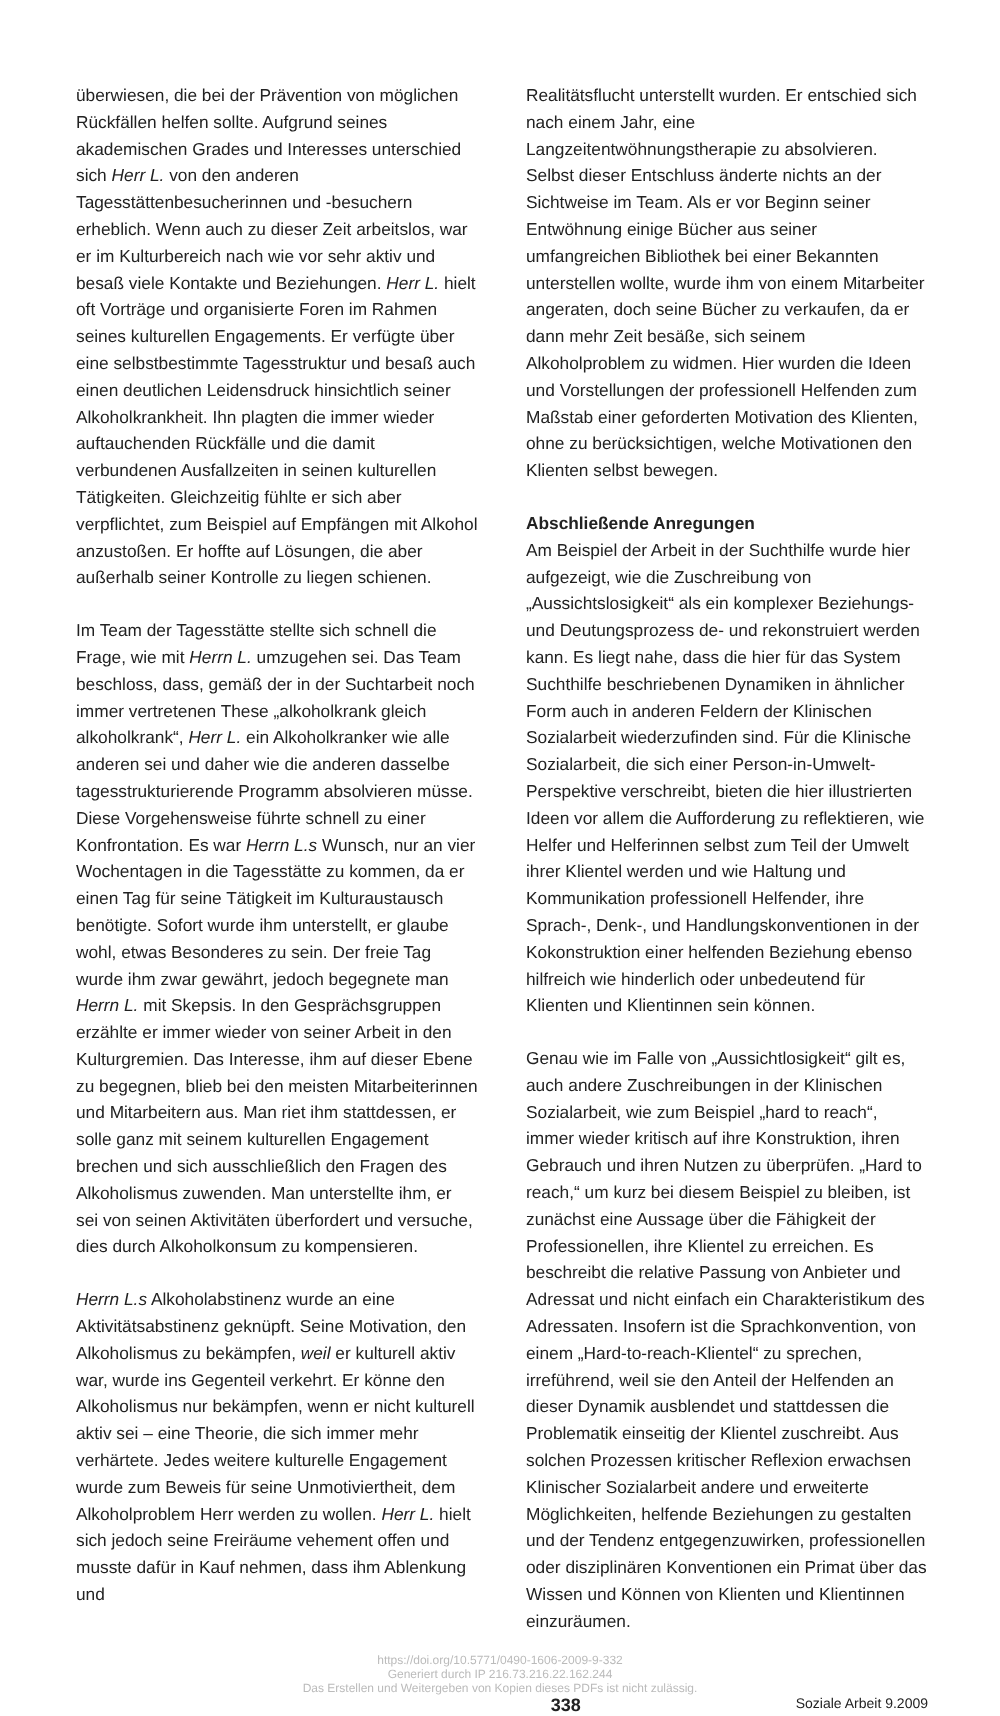überwiesen, die bei der Prävention von möglichen Rückfällen helfen sollte. Aufgrund seines akademischen Grades und Interesses unterschied sich Herr L. von den anderen Tagesstättenbesucherinnen und -besuchern erheblich. Wenn auch zu dieser Zeit arbeitslos, war er im Kulturbereich nach wie vor sehr aktiv und besaß viele Kontakte und Beziehungen. Herr L. hielt oft Vorträge und organisierte Foren im Rahmen seines kulturellen Engagements. Er verfügte über eine selbstbestimmte Tagesstruktur und besaß auch einen deutlichen Leidensdruck hinsichtlich seiner Alkoholkrankheit. Ihn plagten die immer wieder auftauchenden Rückfälle und die damit verbundenen Ausfallzeiten in seinen kulturellen Tätigkeiten. Gleichzeitig fühlte er sich aber verpflichtet, zum Beispiel auf Empfängen mit Alkohol anzustoßen. Er hoffte auf Lösungen, die aber außerhalb seiner Kontrolle zu liegen schienen.
Im Team der Tagesstätte stellte sich schnell die Frage, wie mit Herrn L. umzugehen sei. Das Team beschloss, dass, gemäß der in der Suchtarbeit noch immer vertretenen These „alkoholkrank gleich alkoholkrank“, Herr L. ein Alkoholkranker wie alle anderen sei und daher wie die anderen dasselbe tagesstrukturierende Programm absolvieren müsse. Diese Vorgehensweise führte schnell zu einer Konfrontation. Es war Herrn L.s Wunsch, nur an vier Wochentagen in die Tagesstätte zu kommen, da er einen Tag für seine Tätigkeit im Kulturaustausch benötigte. Sofort wurde ihm unterstellt, er glaube wohl, etwas Besonderes zu sein. Der freie Tag wurde ihm zwar gewährt, jedoch begegnete man Herrn L. mit Skepsis. In den Gesprächsgruppen erzählte er immer wieder von seiner Arbeit in den Kulturgremien. Das Interesse, ihm auf dieser Ebene zu begegnen, blieb bei den meisten Mitarbeiterinnen und Mitarbeitern aus. Man riet ihm stattdessen, er solle ganz mit seinem kulturellen Engagement brechen und sich ausschließlich den Fragen des Alkoholismus zuwenden. Man unterstellte ihm, er sei von seinen Aktivitäten überfordert und versuche, dies durch Alkoholkonsum zu kompensieren.
Herrn L.s Alkoholabstinenz wurde an eine Aktivitätsabstinenz geknüpft. Seine Motivation, den Alkoholismus zu bekämpfen, weil er kulturell aktiv war, wurde ins Gegenteil verkehrt. Er könne den Alkoholismus nur bekämpfen, wenn er nicht kulturell aktiv sei – eine Theorie, die sich immer mehr verhärtete. Jedes weitere kulturelle Engagement wurde zum Beweis für seine Unmotiviertheit, dem Alkoholproblem Herr werden zu wollen. Herr L. hielt sich jedoch seine Freiräume vehement offen und musste dafür in Kauf nehmen, dass ihm Ablenkung und
Realitätsflucht unterstellt wurden. Er entschied sich nach einem Jahr, eine Langzeitentwöhnungstherapie zu absolvieren. Selbst dieser Entschluss änderte nichts an der Sichtweise im Team. Als er vor Beginn seiner Entwöhnung einige Bücher aus seiner umfangreichen Bibliothek bei einer Bekannten unterstellen wollte, wurde ihm von einem Mitarbeiter angeraten, doch seine Bücher zu verkaufen, da er dann mehr Zeit besäße, sich seinem Alkoholproblem zu widmen. Hier wurden die Ideen und Vorstellungen der professionell Helfenden zum Maßstab einer geforderten Motivation des Klienten, ohne zu berücksichtigen, welche Motivationen den Klienten selbst bewegen.
Abschließende Anregungen
Am Beispiel der Arbeit in der Suchthilfe wurde hier aufgezeigt, wie die Zuschreibung von „Aussichtslosigkeit“ als ein komplexer Beziehungs- und Deutungsprozess de- und rekonstruiert werden kann. Es liegt nahe, dass die hier für das System Suchthilfe beschriebenen Dynamiken in ähnlicher Form auch in anderen Feldern der Klinischen Sozialarbeit wiederzufinden sind. Für die Klinische Sozialarbeit, die sich einer Person-in-Umwelt-Perspektive verschreibt, bieten die hier illustrierten Ideen vor allem die Aufforderung zu reflektieren, wie Helfer und Helferinnen selbst zum Teil der Umwelt ihrer Klientel werden und wie Haltung und Kommunikation professionell Helfender, ihre Sprach-, Denk-, und Handlungskonventionen in der Kokonstruktion einer helfenden Beziehung ebenso hilfreich wie hinderlich oder unbedeutend für Klienten und Klientinnen sein können.
Genau wie im Falle von „Aussichtlosigkeit“ gilt es, auch andere Zuschreibungen in der Klinischen Sozialarbeit, wie zum Beispiel „hard to reach“, immer wieder kritisch auf ihre Konstruktion, ihren Gebrauch und ihren Nutzen zu überprüfen. „Hard to reach,“ um kurz bei diesem Beispiel zu bleiben, ist zunächst eine Aussage über die Fähigkeit der Professionellen, ihre Klientel zu erreichen. Es beschreibt die relative Passung von Anbieter und Adressat und nicht einfach ein Charakteristikum des Adressaten. Insofern ist die Sprachkonvention, von einem „Hard-to-reach-Klientel“ zu sprechen, irreführend, weil sie den Anteil der Helfenden an dieser Dynamik ausblendet und stattdessen die Problematik einseitig der Klientel zuschreibt. Aus solchen Prozessen kritischer Reflexion erwachsen Klinischer Sozialarbeit andere und erweiterte Möglichkeiten, helfende Beziehungen zu gestalten und der Tendenz entgegenzuwirken, professionellen oder disziplinären Konventionen ein Primat über das Wissen und Können von Klienten und Klientinnen einzuräumen.
https://doi.org/10.5771/0490-1606-2009-9-332
Generiert durch IP 216.73.216.22.162.244
Das Erstellen und Weitergeben von Kopien dieses PDFs ist nicht zulässig.
338 Soziale Arbeit 9.2009